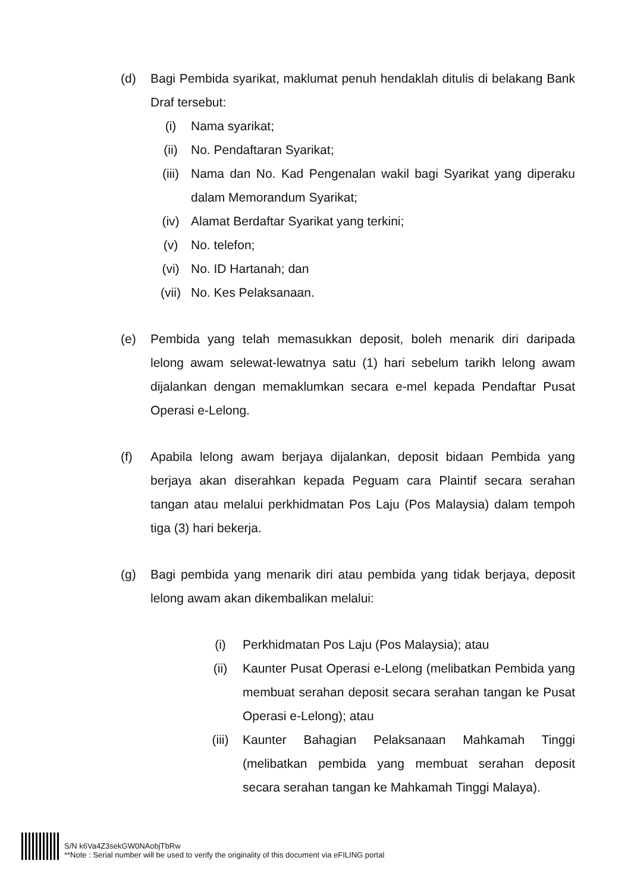(d) Bagi Pembida syarikat, maklumat penuh hendaklah ditulis di belakang Bank Draf tersebut:
(i) Nama syarikat;
(ii) No. Pendaftaran Syarikat;
(iii) Nama dan No. Kad Pengenalan wakil bagi Syarikat yang diperaku dalam Memorandum Syarikat;
(iv) Alamat Berdaftar Syarikat yang terkini;
(v) No. telefon;
(vi) No. ID Hartanah; dan
(vii) No. Kes Pelaksanaan.
(e) Pembida yang telah memasukkan deposit, boleh menarik diri daripada lelong awam selewat-lewatnya satu (1) hari sebelum tarikh lelong awam dijalankan dengan memaklumkan secara e-mel kepada Pendaftar Pusat Operasi e-Lelong.
(f) Apabila lelong awam berjaya dijalankan, deposit bidaan Pembida yang berjaya akan diserahkan kepada Peguam cara Plaintif secara serahan tangan atau melalui perkhidmatan Pos Laju (Pos Malaysia) dalam tempoh tiga (3) hari bekerja.
(g) Bagi pembida yang menarik diri atau pembida yang tidak berjaya, deposit lelong awam akan dikembalikan melalui:
(i) Perkhidmatan Pos Laju (Pos Malaysia); atau
(ii) Kaunter Pusat Operasi e-Lelong (melibatkan Pembida yang membuat serahan deposit secara serahan tangan ke Pusat Operasi e-Lelong); atau
(iii) Kaunter Bahagian Pelaksanaan Mahkamah Tinggi (melibatkan pembida yang membuat serahan deposit secara serahan tangan ke Mahkamah Tinggi Malaya).
S/N k6Va4Z3sekGW0NAobjTbRw
**Note : Serial number will be used to verify the originality of this document via eFILING portal